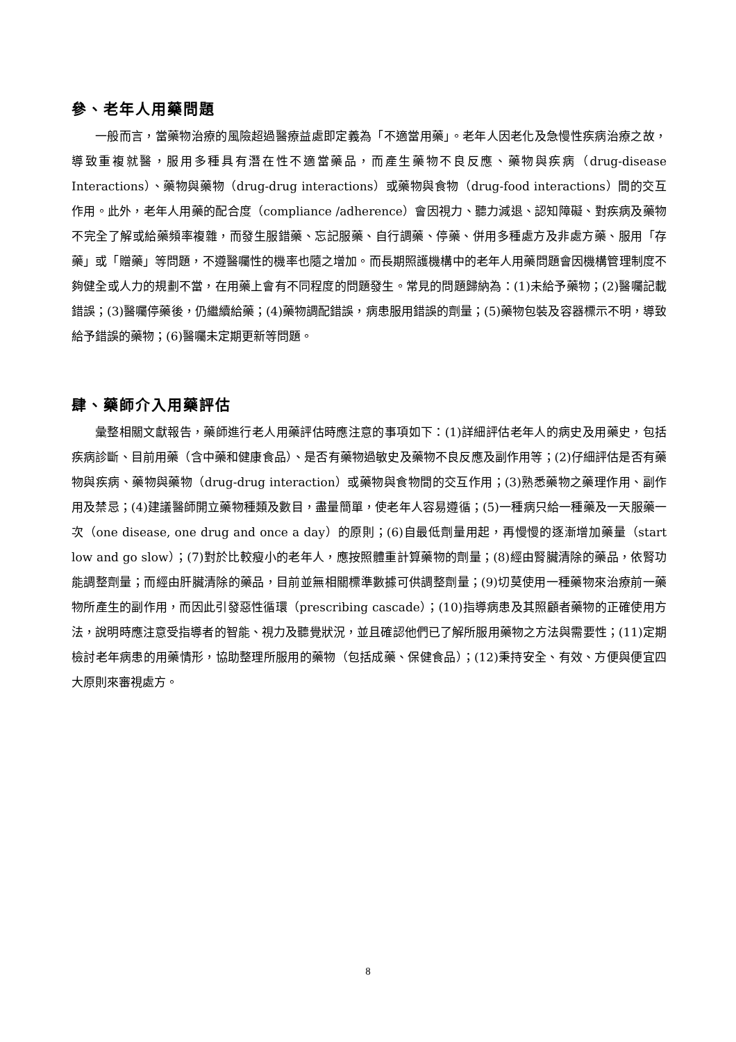參、老年人用藥問題
一般而言，當藥物治療的風險超過醫療益處即定義為「不適當用藥」。老年人因老化及急慢性疾病治療之故，導致重複就醫，服用多種具有潛在性不適當藥品，而產生藥物不良反應、藥物與疾病（drug-disease Interactions）、藥物與藥物（drug-drug interactions）或藥物與食物（drug-food interactions）間的交互作用。此外，老年人用藥的配合度（compliance /adherence）會因視力、聽力減退、認知障礙、對疾病及藥物不完全了解或給藥頻率複雜，而發生服錯藥、忘記服藥、自行調藥、停藥、併用多種處方及非處方藥、服用「存藥」或「贈藥」等問題，不遵醫囑性的機率也隨之增加。而長期照護機構中的老年人用藥問題會因機構管理制度不夠健全或人力的規劃不當，在用藥上會有不同程度的問題發生。常見的問題歸納為：(1)未給予藥物；(2)醫囑記載錯誤；(3)醫囑停藥後，仍繼續給藥；(4)藥物調配錯誤，病患服用錯誤的劑量；(5)藥物包裝及容器標示不明，導致給予錯誤的藥物；(6)醫囑未定期更新等問題。
肆、藥師介入用藥評估
彙整相關文獻報告，藥師進行老人用藥評估時應注意的事項如下：(1)詳細評估老年人的病史及用藥史，包括疾病診斷、目前用藥（含中藥和健康食品）、是否有藥物過敏史及藥物不良反應及副作用等；(2)仔細評估是否有藥物與疾病、藥物與藥物（drug-drug interaction）或藥物與食物間的交互作用；(3)熟悉藥物之藥理作用、副作用及禁忌；(4)建議醫師開立藥物種類及數目，盡量簡單，使老年人容易遵循；(5)一種病只給一種藥及一天服藥一次（one disease, one drug and once a day）的原則；(6)自最低劑量用起，再慢慢的逐漸增加藥量（start low and go slow）；(7)對於比較瘦小的老年人，應按照體重計算藥物的劑量；(8)經由腎臟清除的藥品，依腎功能調整劑量；而經由肝臟清除的藥品，目前並無相關標準數據可供調整劑量；(9)切莫使用一種藥物來治療前一藥物所產生的副作用，而因此引發惡性循環（prescribing cascade）；(10)指導病患及其照顧者藥物的正確使用方法，說明時應注意受指導者的智能、視力及聽覺狀況，並且確認他們已了解所服用藥物之方法與需要性；(11)定期檢討老年病患的用藥情形，協助整理所服用的藥物（包括成藥、保健食品）；(12)秉持安全、有效、方便與便宜四大原則來審視處方。
8